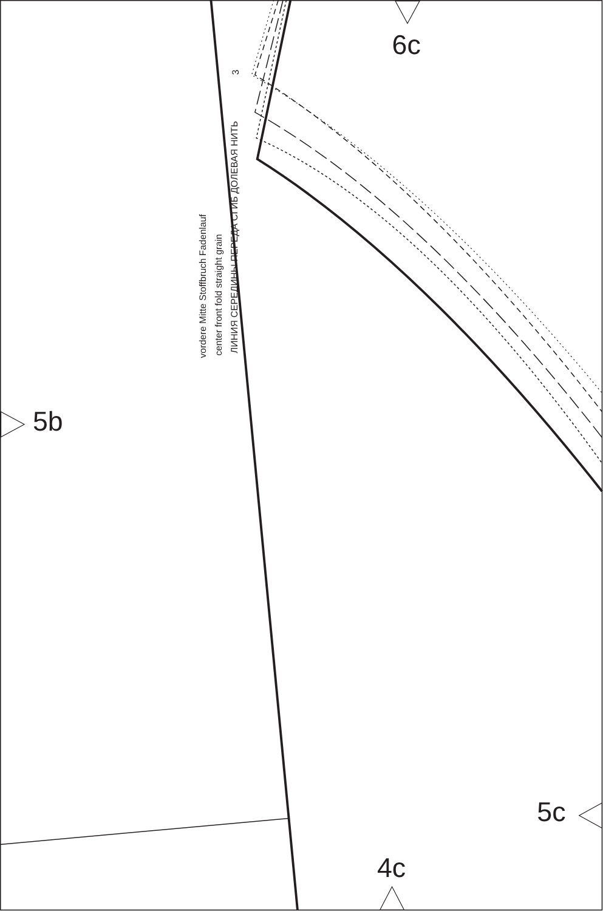6c
vordere Mitte Stoffbruch Fadenlauf
center front fold straight grain
ЛИНИЯ СЕРЕДИНЫ ПЕРЕДА СГИБ ДОЛЕВАЯ НИТЬ
3
5b
5c
4c